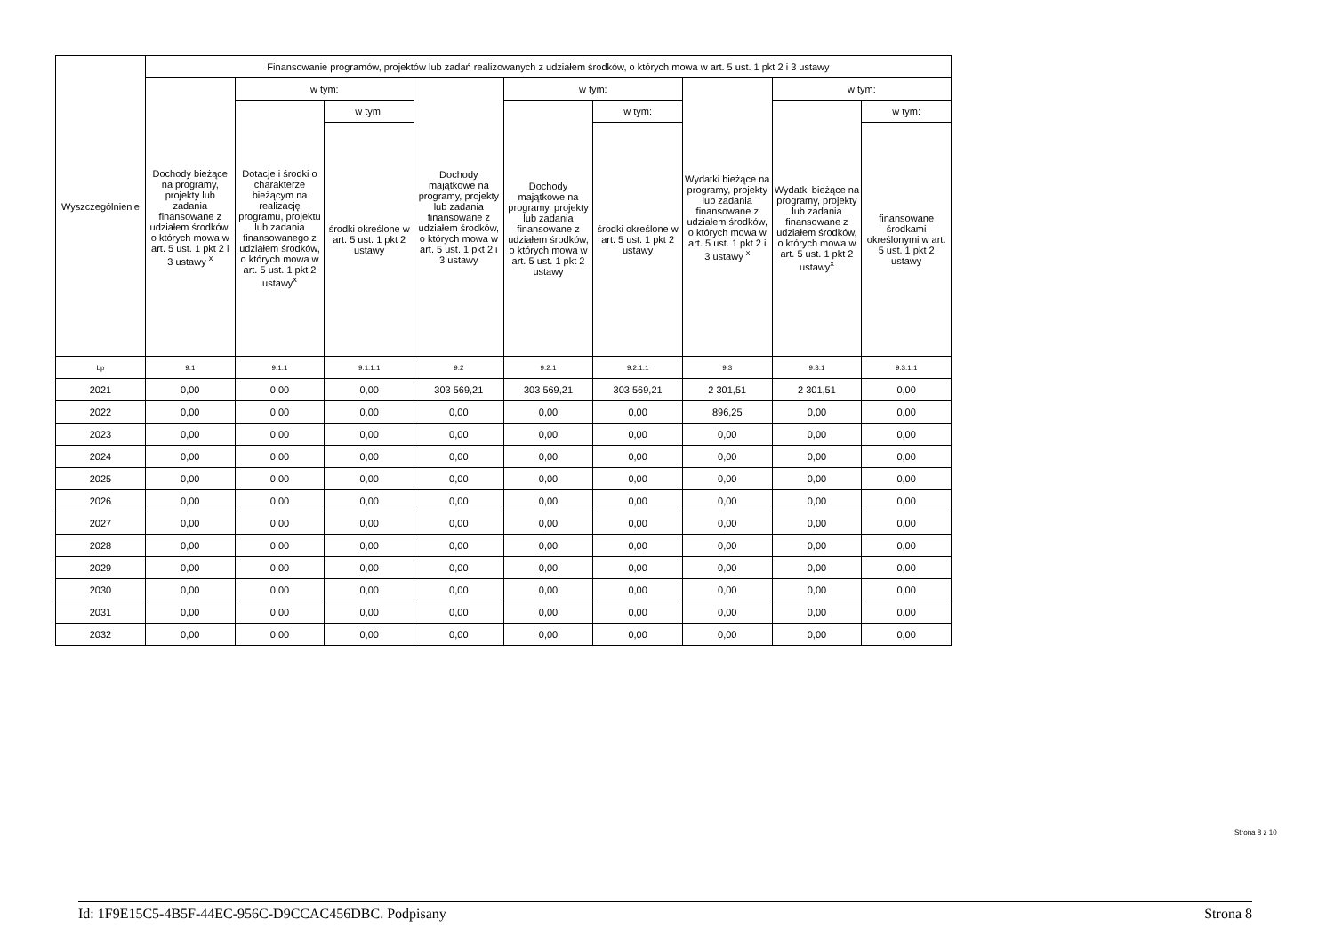| Wyszczególnienie | Finansowanie programów, projektów lub zadań realizowanych z udziałem środków, o których mowa w art. 5 ust. 1 pkt 2 i 3 ustawy | | | | | | | | |
| --- | --- | --- | --- | --- | --- | --- | --- | --- | --- |
| | Dochody bieżące na programy, projekty lub zadania finansowane z udziałem środków, o których mowa w art. 5 ust. 1 pkt 2 i 3 ustawy <sup>x</sup> | w tym: | | Dochody majątkowe na programy, projekty lub zadania finansowane z udziałem środków, o których mowa w art. 5 ust. 1 pkt 2 i 3 ustawy | w tym: | | Wydatki bieżące na programy, projekty lub zadania finansowane z udziałem środków, o których mowa w art. 5 ust. 1 pkt 2 i 3 ustawy <sup>x</sup> | w tym: | |
| | | Dotacje i środki o charakterze bieżącym na realizację programu, projektu lub zadania finansowanego z udziałem środków, o których mowa w art. 5 ust. 1 pkt 2 ustawy<sup>x</sup> | w tym: | | Dochody majątkowe na programy, projekty lub zadania finansowane z udziałem środków, o których mowa w art. 5 ust. 1 pkt 2 ustawy | w tym: | | Wydatki bieżące na programy, projekty lub zadania finansowane z udziałem środków, o których mowa w art. 5 ust. 1 pkt 2 ustawy<sup>x</sup> | w tym: |
| | | | środki określone w art. 5 ust. 1 pkt 2 ustawy | | | środki określone w art. 5 ust. 1 pkt 2 ustawy | | | finansowane środkami określonymi w art. 5 ust. 1 pkt 2 ustawy |
| Lp | 9.1 | 9.1.1 | 9.1.1.1 | 9.2 | 9.2.1 | 9.2.1.1 | 9.3 | 9.3.1 | 9.3.1.1 |
| 2021 | 0,00 | 0,00 | 0,00 | 303 569,21 | 303 569,21 | 303 569,21 | 2 301,51 | 2 301,51 | 0,00 |
| 2022 | 0,00 | 0,00 | 0,00 | 0,00 | 0,00 | 0,00 | 896,25 | 0,00 | 0,00 |
| 2023 | 0,00 | 0,00 | 0,00 | 0,00 | 0,00 | 0,00 | 0,00 | 0,00 | 0,00 |
| 2024 | 0,00 | 0,00 | 0,00 | 0,00 | 0,00 | 0,00 | 0,00 | 0,00 | 0,00 |
| 2025 | 0,00 | 0,00 | 0,00 | 0,00 | 0,00 | 0,00 | 0,00 | 0,00 | 0,00 |
| 2026 | 0,00 | 0,00 | 0,00 | 0,00 | 0,00 | 0,00 | 0,00 | 0,00 | 0,00 |
| 2027 | 0,00 | 0,00 | 0,00 | 0,00 | 0,00 | 0,00 | 0,00 | 0,00 | 0,00 |
| 2028 | 0,00 | 0,00 | 0,00 | 0,00 | 0,00 | 0,00 | 0,00 | 0,00 | 0,00 |
| 2029 | 0,00 | 0,00 | 0,00 | 0,00 | 0,00 | 0,00 | 0,00 | 0,00 | 0,00 |
| 2030 | 0,00 | 0,00 | 0,00 | 0,00 | 0,00 | 0,00 | 0,00 | 0,00 | 0,00 |
| 2031 | 0,00 | 0,00 | 0,00 | 0,00 | 0,00 | 0,00 | 0,00 | 0,00 | 0,00 |
| 2032 | 0,00 | 0,00 | 0,00 | 0,00 | 0,00 | 0,00 | 0,00 | 0,00 | 0,00 |
Strona 8 z 10
Id: 1F9E15C5-4B5F-44EC-956C-D9CCAC456DBC. Podpisany Strona 8